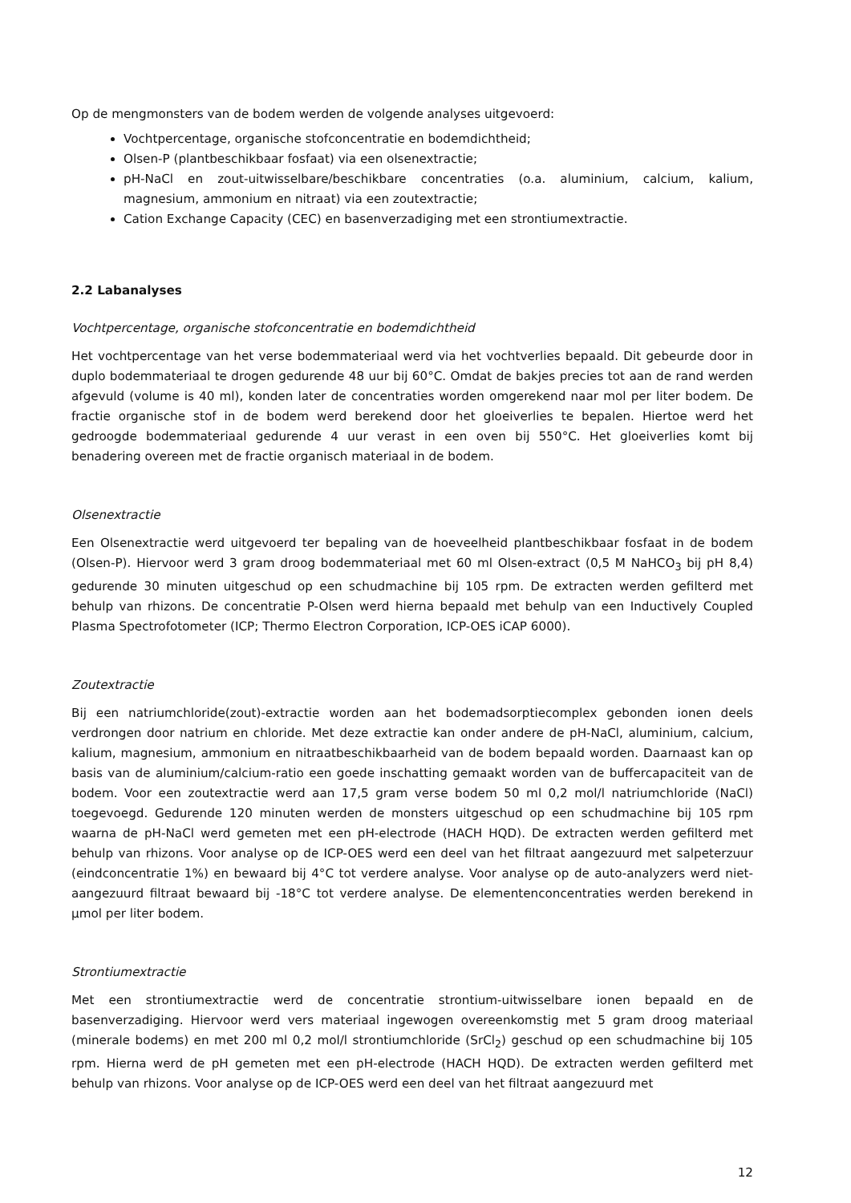Op de mengmonsters van de bodem werden de volgende analyses uitgevoerd:
Vochtpercentage, organische stofconcentratie en bodemdichtheid;
Olsen-P (plantbeschikbaar fosfaat) via een olsenextractie;
pH-NaCl en zout-uitwisselbare/beschikbare concentraties (o.a. aluminium, calcium, kalium, magnesium, ammonium en nitraat) via een zoutextractie;
Cation Exchange Capacity (CEC) en basenverzadiging met een strontiumextractie.
2.2 Labanalyses
Vochtpercentage, organische stofconcentratie en bodemdichtheid
Het vochtpercentage van het verse bodemmateriaal werd via het vochtverlies bepaald. Dit gebeurde door in duplo bodemmateriaal te drogen gedurende 48 uur bij 60°C. Omdat de bakjes precies tot aan de rand werden afgevuld (volume is 40 ml), konden later de concentraties worden omgerekend naar mol per liter bodem. De fractie organische stof in de bodem werd berekend door het gloeiverlies te bepalen. Hiertoe werd het gedroogde bodemmateriaal gedurende 4 uur verast in een oven bij 550°C. Het gloeiverlies komt bij benadering overeen met de fractie organisch materiaal in de bodem.
Olsenextractie
Een Olsenextractie werd uitgevoerd ter bepaling van de hoeveelheid plantbeschikbaar fosfaat in de bodem (Olsen-P). Hiervoor werd 3 gram droog bodemmateriaal met 60 ml Olsen-extract (0,5 M NaHCO<sub>3</sub> bij pH 8,4) gedurende 30 minuten uitgeschud op een schudmachine bij 105 rpm. De extracten werden gefilterd met behulp van rhizons. De concentratie P-Olsen werd hierna bepaald met behulp van een Inductively Coupled Plasma Spectrofotometer (ICP; Thermo Electron Corporation, ICP-OES iCAP 6000).
Zoutextractie
Bij een natriumchloride(zout)-extractie worden aan het bodemadsorptiecomplex gebonden ionen deels verdrongen door natrium en chloride. Met deze extractie kan onder andere de pH-NaCl, aluminium, calcium, kalium, magnesium, ammonium en nitraatbeschikbaarheid van de bodem bepaald worden. Daarnaast kan op basis van de aluminium/calcium-ratio een goede inschatting gemaakt worden van de buffercapaciteit van de bodem. Voor een zoutextractie werd aan 17,5 gram verse bodem 50 ml 0,2 mol/l natriumchloride (NaCl) toegevoegd. Gedurende 120 minuten werden de monsters uitgeschud op een schudmachine bij 105 rpm waarna de pH-NaCl werd gemeten met een pH-electrode (HACH HQD). De extracten werden gefilterd met behulp van rhizons. Voor analyse op de ICP-OES werd een deel van het filtraat aangezuurd met salpeterzuur (eindconcentratie 1%) en bewaard bij 4°C tot verdere analyse. Voor analyse op de auto-analyzers werd niet-aangezuurd filtraat bewaard bij -18°C tot verdere analyse. De elementenconcentraties werden berekend in µmol per liter bodem.
Strontiumextractie
Met een strontiumextractie werd de concentratie strontium-uitwisselbare ionen bepaald en de basenverzadiging. Hiervoor werd vers materiaal ingewogen overeenkomstig met 5 gram droog materiaal (minerale bodems) en met 200 ml 0,2 mol/l strontiumchloride (SrCl<sub>2</sub>) geschud op een schudmachine bij 105 rpm. Hierna werd de pH gemeten met een pH-electrode (HACH HQD). De extracten werden gefilterd met behulp van rhizons. Voor analyse op de ICP-OES werd een deel van het filtraat aangezuurd met
12